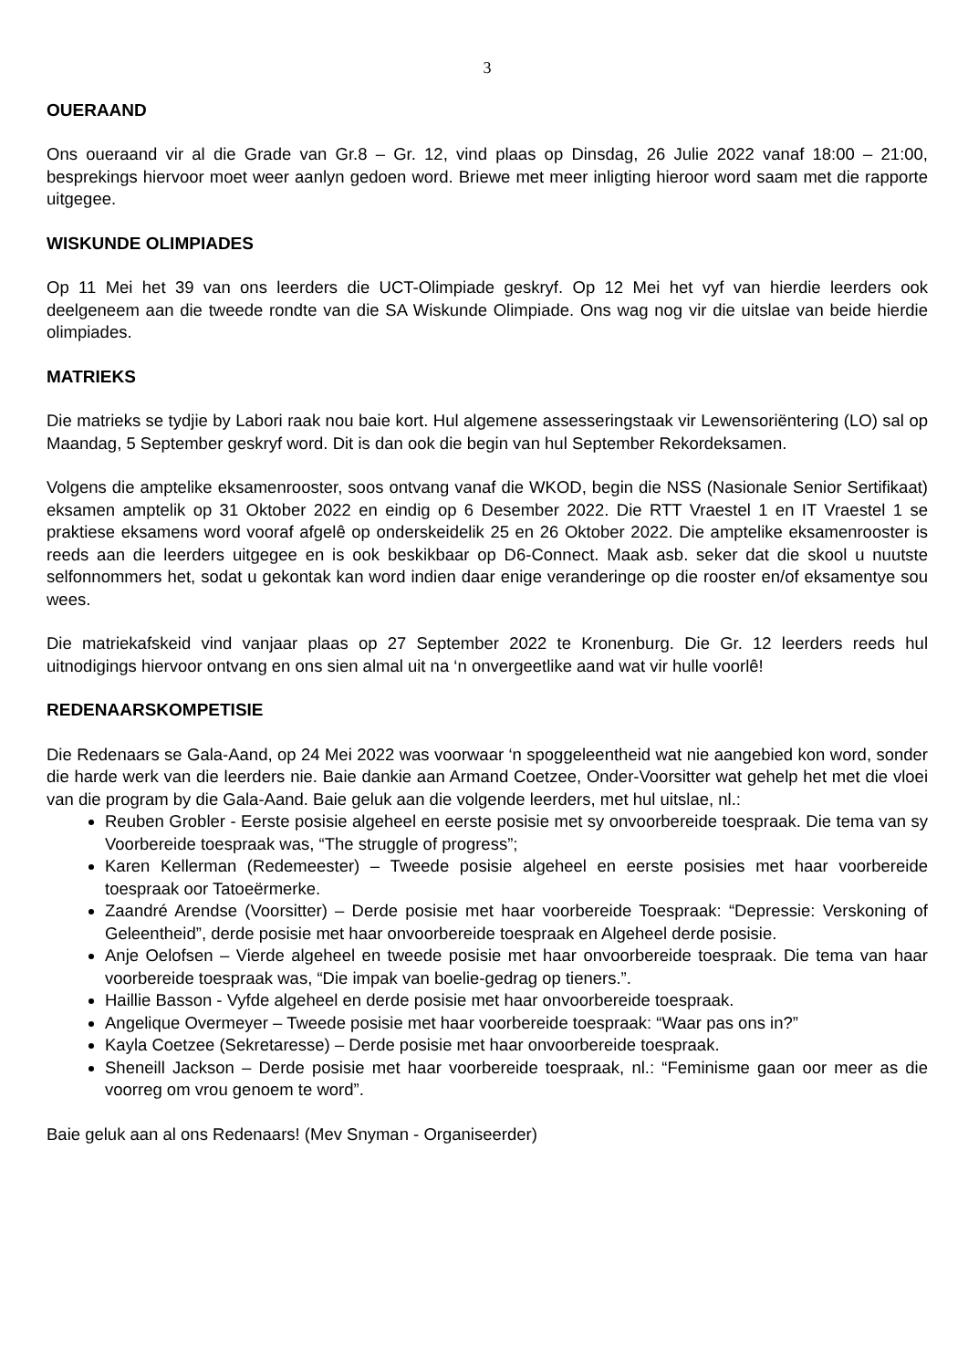3
OUERAAND
Ons oueraand vir al die Grade van Gr.8 – Gr. 12, vind plaas op Dinsdag, 26 Julie 2022 vanaf 18:00 – 21:00, besprekings hiervoor moet weer aanlyn gedoen word. Briewe met meer inligting hieroor word saam met die rapporte uitgegee.
WISKUNDE OLIMPIADES
Op 11 Mei het 39 van ons leerders die UCT-Olimpiade geskryf. Op 12 Mei het vyf van hierdie leerders ook deelgeneem aan die tweede rondte van die SA Wiskunde Olimpiade. Ons wag nog vir die uitslae van beide hierdie olimpiades.
MATRIEKS
Die matrieks se tydjie by Labori raak nou baie kort. Hul algemene assesseringstaak vir Lewensoriëntering (LO) sal op Maandag, 5 September geskryf word. Dit is dan ook die begin van hul September Rekordeksamen.
Volgens die amptelike eksamenrooster, soos ontvang vanaf die WKOD, begin die NSS (Nasionale Senior Sertifikaat) eksamen amptelik op 31 Oktober 2022 en eindig op 6 Desember 2022. Die RTT Vraestel 1 en IT Vraestel 1 se praktiese eksamens word vooraf afgelê op onderskeidelik 25 en 26 Oktober 2022. Die amptelike eksamenrooster is reeds aan die leerders uitgegee en is ook beskikbaar op D6-Connect. Maak asb. seker dat die skool u nuutste selfonnommers het, sodat u gekontak kan word indien daar enige veranderinge op die rooster en/of eksamentye sou wees.
Die matriekafskeid vind vanjaar plaas op 27 September 2022 te Kronenburg. Die Gr. 12 leerders reeds hul uitnodigings hiervoor ontvang en ons sien almal uit na ‘n onvergeetlike aand wat vir hulle voorlê!
REDENAARSKOMPETISIE
Die Redenaars se Gala-Aand, op 24 Mei 2022 was voorwaar ‘n spoggeleentheid wat nie aangebied kon word, sonder die harde werk van die leerders nie. Baie dankie aan Armand Coetzee, Onder-Voorsitter wat gehelp het met die vloei van die program by die Gala-Aand. Baie geluk aan die volgende leerders, met hul uitslae, nl.:
Reuben Grobler - Eerste posisie algeheel en eerste posisie met sy onvoorbereide toespraak. Die tema van sy Voorbereide toespraak was, “The struggle of progress”;
Karen Kellerman (Redemeester) – Tweede posisie algeheel en eerste posisies met haar voorbereide toespraak oor Tatoeërmerke.
Zaandré Arendse (Voorsitter) – Derde posisie met haar voorbereide Toespraak: “Depressie: Verskoning of Geleentheid”, derde posisie met haar onvoorbereide toespraak en Algeheel derde posisie.
Anje Oelofsen – Vierde algeheel en tweede posisie met haar onvoorbereide toespraak. Die tema van haar voorbereide toespraak was, “Die impak van boelie-gedrag op tieners.”.
Haillie Basson - Vyfde algeheel en derde posisie met haar onvoorbereide toespraak.
Angelique Overmeyer – Tweede posisie met haar voorbereide toespraak: “Waar pas ons in?”
Kayla Coetzee (Sekretaresse) – Derde posisie met haar onvoorbereide toespraak.
Sheneill Jackson – Derde posisie met haar voorbereide toespraak, nl.: “Feminisme gaan oor meer as die voorreg om vrou genoem te word”.
Baie geluk aan al ons Redenaars! (Mev Snyman - Organiseerder)